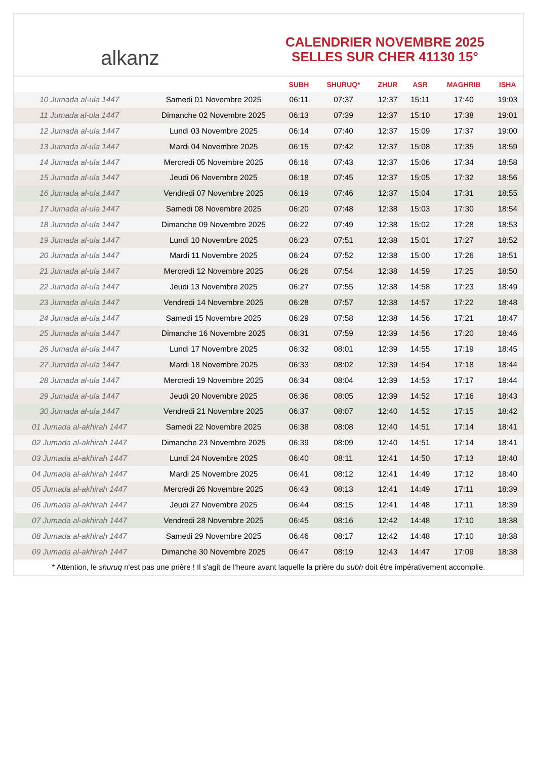alkanz
CALENDRIER NOVEMBRE 2025
SELLES SUR CHER 41130 15°
| | | SUBH | SHURUQ* | ZHUR | ASR | MAGHRIB | ISHA |
| --- | --- | --- | --- | --- | --- | --- | --- |
| 10 Jumada al-ula 1447 | Samedi 01 Novembre 2025 | 06:11 | 07:37 | 12:37 | 15:11 | 17:40 | 19:03 |
| 11 Jumada al-ula 1447 | Dimanche 02 Novembre 2025 | 06:13 | 07:39 | 12:37 | 15:10 | 17:38 | 19:01 |
| 12 Jumada al-ula 1447 | Lundi 03 Novembre 2025 | 06:14 | 07:40 | 12:37 | 15:09 | 17:37 | 19:00 |
| 13 Jumada al-ula 1447 | Mardi 04 Novembre 2025 | 06:15 | 07:42 | 12:37 | 15:08 | 17:35 | 18:59 |
| 14 Jumada al-ula 1447 | Mercredi 05 Novembre 2025 | 06:16 | 07:43 | 12:37 | 15:06 | 17:34 | 18:58 |
| 15 Jumada al-ula 1447 | Jeudi 06 Novembre 2025 | 06:18 | 07:45 | 12:37 | 15:05 | 17:32 | 18:56 |
| 16 Jumada al-ula 1447 | Vendredi 07 Novembre 2025 | 06:19 | 07:46 | 12:37 | 15:04 | 17:31 | 18:55 |
| 17 Jumada al-ula 1447 | Samedi 08 Novembre 2025 | 06:20 | 07:48 | 12:38 | 15:03 | 17:30 | 18:54 |
| 18 Jumada al-ula 1447 | Dimanche 09 Novembre 2025 | 06:22 | 07:49 | 12:38 | 15:02 | 17:28 | 18:53 |
| 19 Jumada al-ula 1447 | Lundi 10 Novembre 2025 | 06:23 | 07:51 | 12:38 | 15:01 | 17:27 | 18:52 |
| 20 Jumada al-ula 1447 | Mardi 11 Novembre 2025 | 06:24 | 07:52 | 12:38 | 15:00 | 17:26 | 18:51 |
| 21 Jumada al-ula 1447 | Mercredi 12 Novembre 2025 | 06:26 | 07:54 | 12:38 | 14:59 | 17:25 | 18:50 |
| 22 Jumada al-ula 1447 | Jeudi 13 Novembre 2025 | 06:27 | 07:55 | 12:38 | 14:58 | 17:23 | 18:49 |
| 23 Jumada al-ula 1447 | Vendredi 14 Novembre 2025 | 06:28 | 07:57 | 12:38 | 14:57 | 17:22 | 18:48 |
| 24 Jumada al-ula 1447 | Samedi 15 Novembre 2025 | 06:29 | 07:58 | 12:38 | 14:56 | 17:21 | 18:47 |
| 25 Jumada al-ula 1447 | Dimanche 16 Novembre 2025 | 06:31 | 07:59 | 12:39 | 14:56 | 17:20 | 18:46 |
| 26 Jumada al-ula 1447 | Lundi 17 Novembre 2025 | 06:32 | 08:01 | 12:39 | 14:55 | 17:19 | 18:45 |
| 27 Jumada al-ula 1447 | Mardi 18 Novembre 2025 | 06:33 | 08:02 | 12:39 | 14:54 | 17:18 | 18:44 |
| 28 Jumada al-ula 1447 | Mercredi 19 Novembre 2025 | 06:34 | 08:04 | 12:39 | 14:53 | 17:17 | 18:44 |
| 29 Jumada al-ula 1447 | Jeudi 20 Novembre 2025 | 06:36 | 08:05 | 12:39 | 14:52 | 17:16 | 18:43 |
| 30 Jumada al-ula 1447 | Vendredi 21 Novembre 2025 | 06:37 | 08:07 | 12:40 | 14:52 | 17:15 | 18:42 |
| 01 Jumada al-akhirah 1447 | Samedi 22 Novembre 2025 | 06:38 | 08:08 | 12:40 | 14:51 | 17:14 | 18:41 |
| 02 Jumada al-akhirah 1447 | Dimanche 23 Novembre 2025 | 06:39 | 08:09 | 12:40 | 14:51 | 17:14 | 18:41 |
| 03 Jumada al-akhirah 1447 | Lundi 24 Novembre 2025 | 06:40 | 08:11 | 12:41 | 14:50 | 17:13 | 18:40 |
| 04 Jumada al-akhirah 1447 | Mardi 25 Novembre 2025 | 06:41 | 08:12 | 12:41 | 14:49 | 17:12 | 18:40 |
| 05 Jumada al-akhirah 1447 | Mercredi 26 Novembre 2025 | 06:43 | 08:13 | 12:41 | 14:49 | 17:11 | 18:39 |
| 06 Jumada al-akhirah 1447 | Jeudi 27 Novembre 2025 | 06:44 | 08:15 | 12:41 | 14:48 | 17:11 | 18:39 |
| 07 Jumada al-akhirah 1447 | Vendredi 28 Novembre 2025 | 06:45 | 08:16 | 12:42 | 14:48 | 17:10 | 18:38 |
| 08 Jumada al-akhirah 1447 | Samedi 29 Novembre 2025 | 06:46 | 08:17 | 12:42 | 14:48 | 17:10 | 18:38 |
| 09 Jumada al-akhirah 1447 | Dimanche 30 Novembre 2025 | 06:47 | 08:19 | 12:43 | 14:47 | 17:09 | 18:38 |
* Attention, le shuruq n'est pas une prière ! Il s'agit de l'heure avant laquelle la prière du subh doit être impérativement accomplie.